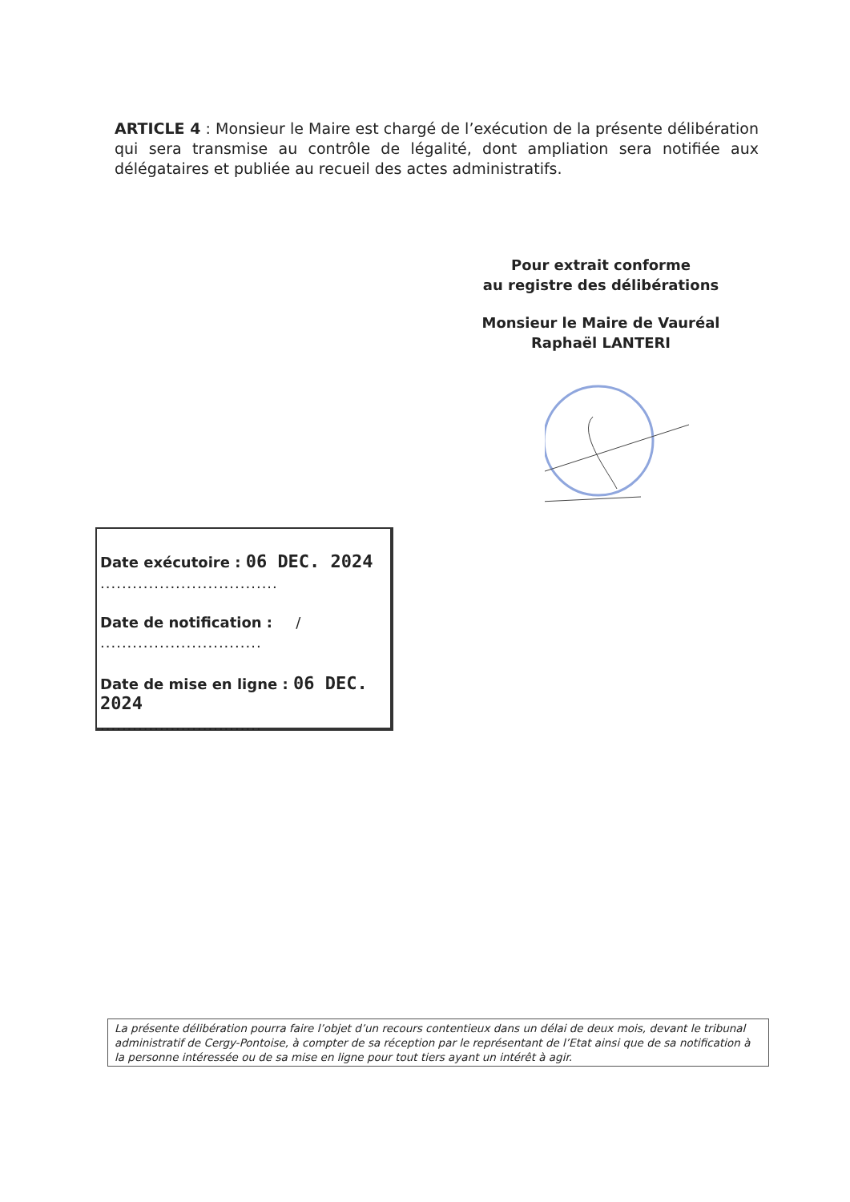ARTICLE 4 : Monsieur le Maire est chargé de l’exécution de la présente délibération qui sera transmise au contrôle de légalité, dont ampliation sera notifiée aux délégataires et publiée au recueil des actes administratifs.
Pour extrait conforme
au registre des délibérations
Monsieur le Maire de Vauréal
Raphaël LANTERI
Date exécutoire : 06 DEC. 2024
.................................
Date de notification : /
..............................
Date de mise en ligne : 06 DEC. 2024
..............................
La présente délibération pourra faire l’objet d’un recours contentieux dans un délai de deux mois, devant le tribunal administratif de Cergy-Pontoise, à compter de sa réception par le représentant de l’Etat ainsi que de sa notification à la personne intéressée ou de sa mise en ligne pour tout tiers ayant un intérêt à agir.